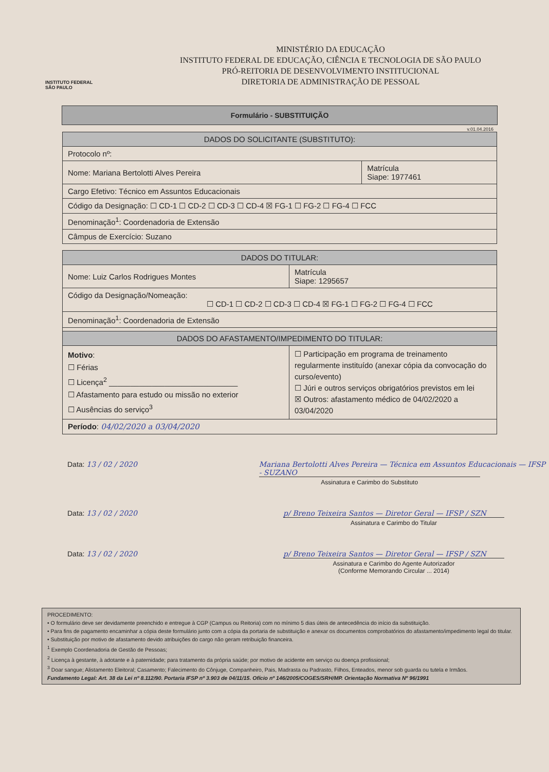INSTITUTO FEDERAL
SÃO PAULO
MINISTÉRIO DA EDUCAÇÃO
INSTITUTO FEDERAL DE EDUCAÇÃO, CIÊNCIA E TECNOLOGIA DE SÃO PAULO
PRÓ-REITORIA DE DESENVOLVIMENTO INSTITUCIONAL
DIRETORIA DE ADMINISTRAÇÃO DE PESSOAL
Formulário - SUBSTITUIÇÃO
v.01.04.2016
| DADOS DO SOLICITANTE (SUBSTITUTO): | |
| --- | --- |
| Protocolo nº: | |
| Nome: Mariana Bertolotti Alves Pereira | Matrícula Siape: 1977461 |
| Cargo Efetivo: Técnico em Assuntos Educacionais | |
| Código da Designação: ☐ CD-1 ☐ CD-2 ☐ CD-3 ☐ CD-4 ☒ FG-1 ☐ FG-2 ☐ FG-4 ☐ FCC | |
| Denominação<sup>1</sup>: Coordenadoria de Extensão | |
| Câmpus de Exercício: Suzano | |
| DADOS DO TITULAR: | |
| --- | --- |
| Nome: Luiz Carlos Rodrigues Montes | Matrícula Siape: 1295657 |
| Código da Designação/Nomeação: ☐ CD-1 ☐ CD-2 ☐ CD-3 ☐ CD-4 ☒ FG-1 ☐ FG-2 ☐ FG-4 ☐ FCC | |
| Denominação<sup>1</sup>: Coordenadoria de Extensão | |
| DADOS DO AFASTAMENTO/IMPEDIMENTO DO TITULAR: | |
| Motivo : ☐ Férias ☐ Licença<sup>2</sup> ______________________________ ☐ Afastamento para estudo ou missão no exterior ☐ Ausências do serviço<sup>3</sup> | ☐ Participação em programa de treinamento regularmente instituído (anexar cópia da convocação do curso/evento) ☐ Júri e outros serviços obrigatórios previstos em lei ☒ Outros: afastamento médico de 04/02/2020 a 03/04/2020 |
| Período : 04/02/2020 a 03/04/2020 | |
Data: 13 / 02 / 2020 Mariana Bertolotti Alves Pereira — Técnica em Assuntos Educacionais — IFSP - SUZANO
Assinatura e Carimbo do Substituto
Data: 13 / 02 / 2020 p/ Breno Teixeira Santos — Diretor Geral — IFSP / SZN
Assinatura e Carimbo do Titular
Data: 13 / 02 / 2020 p/ Breno Teixeira Santos — Diretor Geral — IFSP / SZN
Assinatura e Carimbo do Agente Autorizador
(Conforme Memorando Circular ... 2014)
PROCEDIMENTO:
• O formulário deve ser devidamente preenchido e entregue à CGP (Campus ou Reitoria) com no mínimo 5 dias úteis de antecedência do início da substituição.
• Para fins de pagamento encaminhar a cópia deste formulário junto com a cópia da portaria de substituição e anexar os documentos comprobatórios do afastamento/impedimento legal do titular.
• Substituição por motivo de afastamento devido atribuições do cargo não geram retribuição financeira.
<sup>1</sup> Exemplo Coordenadoria de Gestão de Pessoas;
<sup>2</sup> Licença à gestante, à adotante e à paternidade; para tratamento da própria saúde; por motivo de acidente em serviço ou doença profissional;
<sup>3</sup> Doar sangue; Alistamento Eleitoral; Casamento; Falecimento do Cônjuge, Companheiro, Pais, Madrasta ou Padrasto, Filhos, Enteados, menor sob guarda ou tutela e Irmãos.
Fundamento Legal: Art. 38 da Lei nº 8.112/90. Portaria IFSP nº 3.903 de 04/11/15. Ofício nº 146/2005/COGES/SRH/MP. Orientação Normativa Nº 96/1991